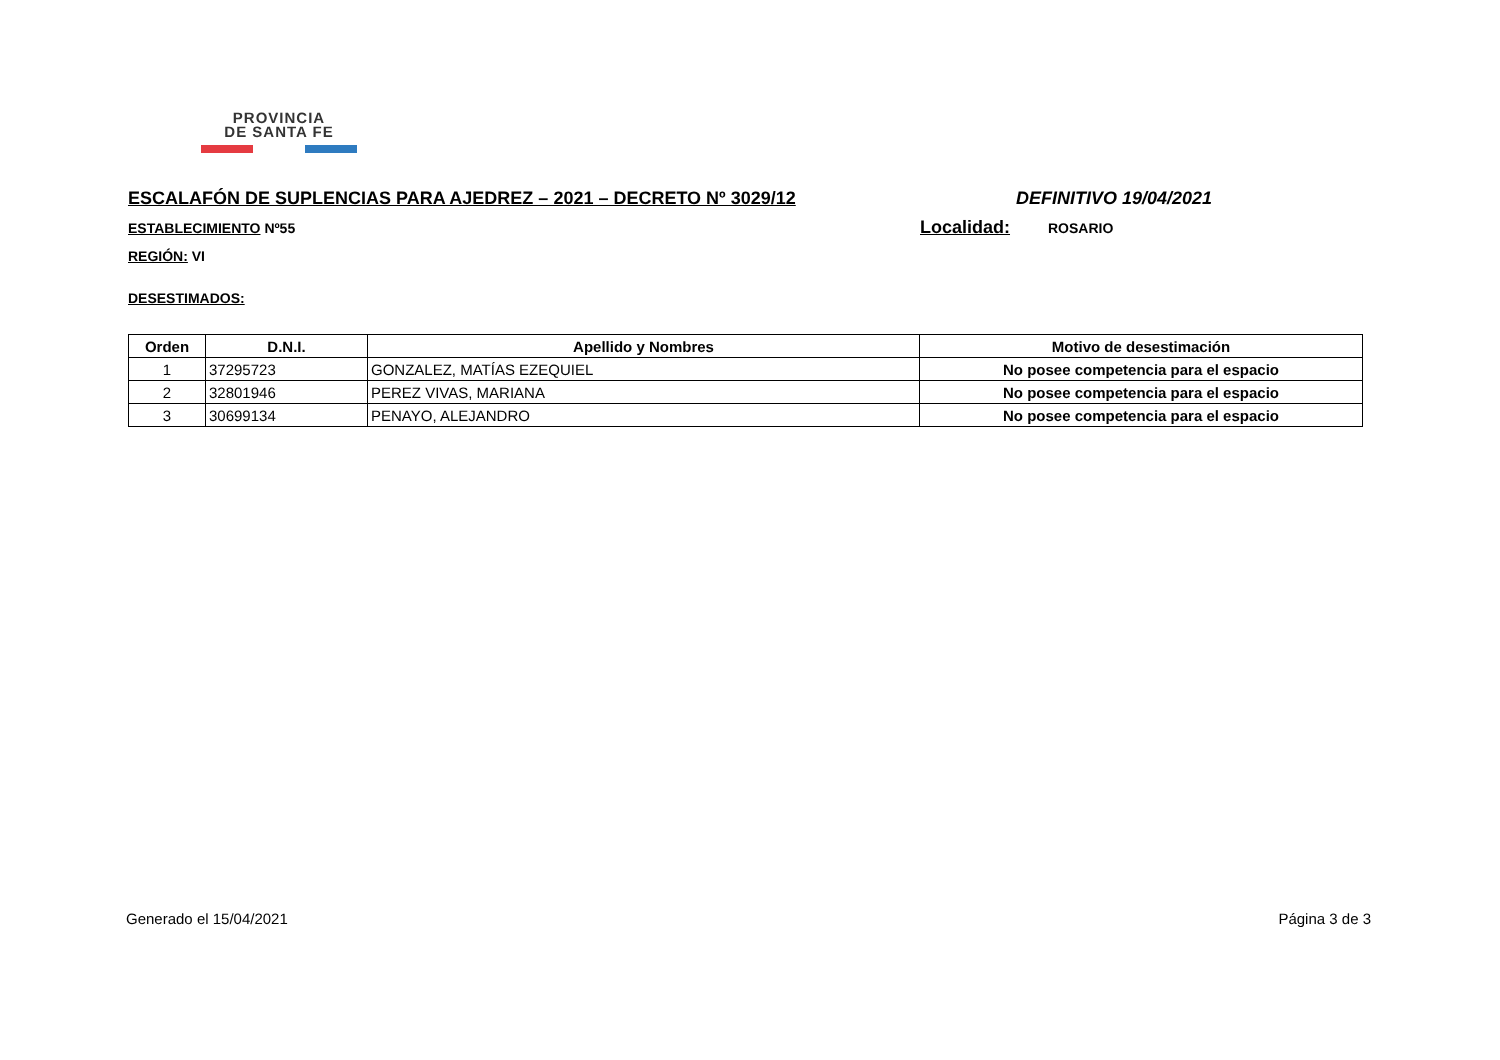PROVINCIA
DE SANTA FE
ESCALAFÓN DE SUPLENCIAS PARA AJEDREZ – 2021 – DECRETO Nº 3029/12 DEFINITIVO 19/04/2021
ESTABLECIMIENTO Nº55 Localidad: ROSARIO
REGIÓN: VI
DESESTIMADOS:
| Orden | D.N.I. | Apellido y Nombres | Motivo de desestimación |
| --- | --- | --- | --- |
| 1 | 37295723 | GONZALEZ, MATÍAS EZEQUIEL | No posee competencia para el espacio |
| 2 | 32801946 | PEREZ VIVAS, MARIANA | No posee competencia para el espacio |
| 3 | 30699134 | PENAYO, ALEJANDRO | No posee competencia para el espacio |
Generado el 15/04/2021 Página 3 de 3